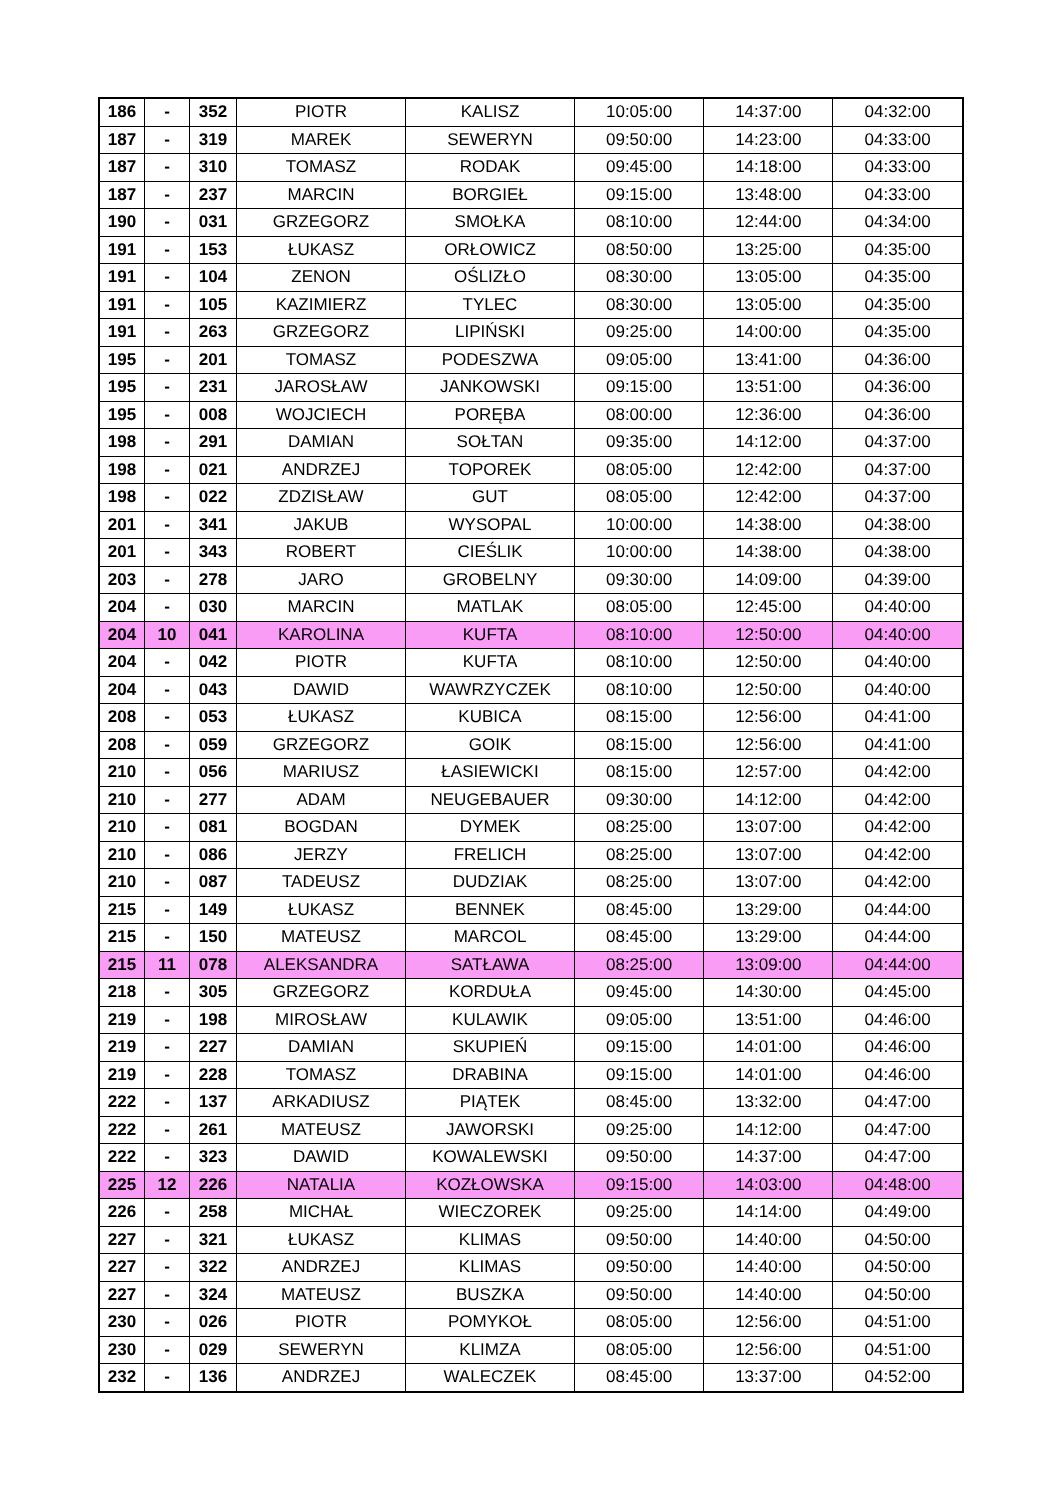| 186 | - | 352 | PIOTR | KALISZ | 10:05:00 | 14:37:00 | 04:32:00 |
| 187 | - | 319 | MAREK | SEWERYN | 09:50:00 | 14:23:00 | 04:33:00 |
| 187 | - | 310 | TOMASZ | RODAK | 09:45:00 | 14:18:00 | 04:33:00 |
| 187 | - | 237 | MARCIN | BORGIEŁ | 09:15:00 | 13:48:00 | 04:33:00 |
| 190 | - | 031 | GRZEGORZ | SMOŁKA | 08:10:00 | 12:44:00 | 04:34:00 |
| 191 | - | 153 | ŁUKASZ | ORŁOWICZ | 08:50:00 | 13:25:00 | 04:35:00 |
| 191 | - | 104 | ZENON | OŚLIZŁO | 08:30:00 | 13:05:00 | 04:35:00 |
| 191 | - | 105 | KAZIMIERZ | TYLEC | 08:30:00 | 13:05:00 | 04:35:00 |
| 191 | - | 263 | GRZEGORZ | LIPIŃSKI | 09:25:00 | 14:00:00 | 04:35:00 |
| 195 | - | 201 | TOMASZ | PODESZWA | 09:05:00 | 13:41:00 | 04:36:00 |
| 195 | - | 231 | JAROSŁAW | JANKOWSKI | 09:15:00 | 13:51:00 | 04:36:00 |
| 195 | - | 008 | WOJCIECH | PORĘBA | 08:00:00 | 12:36:00 | 04:36:00 |
| 198 | - | 291 | DAMIAN | SOŁTAN | 09:35:00 | 14:12:00 | 04:37:00 |
| 198 | - | 021 | ANDRZEJ | TOPOREK | 08:05:00 | 12:42:00 | 04:37:00 |
| 198 | - | 022 | ZDZISŁAW | GUT | 08:05:00 | 12:42:00 | 04:37:00 |
| 201 | - | 341 | JAKUB | WYSOPAL | 10:00:00 | 14:38:00 | 04:38:00 |
| 201 | - | 343 | ROBERT | CIEŚLIK | 10:00:00 | 14:38:00 | 04:38:00 |
| 203 | - | 278 | JARO | GROBELNY | 09:30:00 | 14:09:00 | 04:39:00 |
| 204 | - | 030 | MARCIN | MATLAK | 08:05:00 | 12:45:00 | 04:40:00 |
| 204 | 10 | 041 | KAROLINA | KUFTA | 08:10:00 | 12:50:00 | 04:40:00 |
| 204 | - | 042 | PIOTR | KUFTA | 08:10:00 | 12:50:00 | 04:40:00 |
| 204 | - | 043 | DAWID | WAWRZYCZEK | 08:10:00 | 12:50:00 | 04:40:00 |
| 208 | - | 053 | ŁUKASZ | KUBICA | 08:15:00 | 12:56:00 | 04:41:00 |
| 208 | - | 059 | GRZEGORZ | GOIK | 08:15:00 | 12:56:00 | 04:41:00 |
| 210 | - | 056 | MARIUSZ | ŁASIEWICKI | 08:15:00 | 12:57:00 | 04:42:00 |
| 210 | - | 277 | ADAM | NEUGEBAUER | 09:30:00 | 14:12:00 | 04:42:00 |
| 210 | - | 081 | BOGDAN | DYMEK | 08:25:00 | 13:07:00 | 04:42:00 |
| 210 | - | 086 | JERZY | FRELICH | 08:25:00 | 13:07:00 | 04:42:00 |
| 210 | - | 087 | TADEUSZ | DUDZIAK | 08:25:00 | 13:07:00 | 04:42:00 |
| 215 | - | 149 | ŁUKASZ | BENNEK | 08:45:00 | 13:29:00 | 04:44:00 |
| 215 | - | 150 | MATEUSZ | MARCOL | 08:45:00 | 13:29:00 | 04:44:00 |
| 215 | 11 | 078 | ALEKSANDRA | SATŁAWA | 08:25:00 | 13:09:00 | 04:44:00 |
| 218 | - | 305 | GRZEGORZ | KORDUŁA | 09:45:00 | 14:30:00 | 04:45:00 |
| 219 | - | 198 | MIROSŁAW | KULAWIK | 09:05:00 | 13:51:00 | 04:46:00 |
| 219 | - | 227 | DAMIAN | SKUPIEŃ | 09:15:00 | 14:01:00 | 04:46:00 |
| 219 | - | 228 | TOMASZ | DRABINA | 09:15:00 | 14:01:00 | 04:46:00 |
| 222 | - | 137 | ARKADIUSZ | PIĄTEK | 08:45:00 | 13:32:00 | 04:47:00 |
| 222 | - | 261 | MATEUSZ | JAWORSKI | 09:25:00 | 14:12:00 | 04:47:00 |
| 222 | - | 323 | DAWID | KOWALEWSKI | 09:50:00 | 14:37:00 | 04:47:00 |
| 225 | 12 | 226 | NATALIA | KOZŁOWSKA | 09:15:00 | 14:03:00 | 04:48:00 |
| 226 | - | 258 | MICHAŁ | WIECZOREK | 09:25:00 | 14:14:00 | 04:49:00 |
| 227 | - | 321 | ŁUKASZ | KLIMAS | 09:50:00 | 14:40:00 | 04:50:00 |
| 227 | - | 322 | ANDRZEJ | KLIMAS | 09:50:00 | 14:40:00 | 04:50:00 |
| 227 | - | 324 | MATEUSZ | BUSZKA | 09:50:00 | 14:40:00 | 04:50:00 |
| 230 | - | 026 | PIOTR | POMYKOŁ | 08:05:00 | 12:56:00 | 04:51:00 |
| 230 | - | 029 | SEWERYN | KLIMZA | 08:05:00 | 12:56:00 | 04:51:00 |
| 232 | - | 136 | ANDRZEJ | WALECZEK | 08:45:00 | 13:37:00 | 04:52:00 |